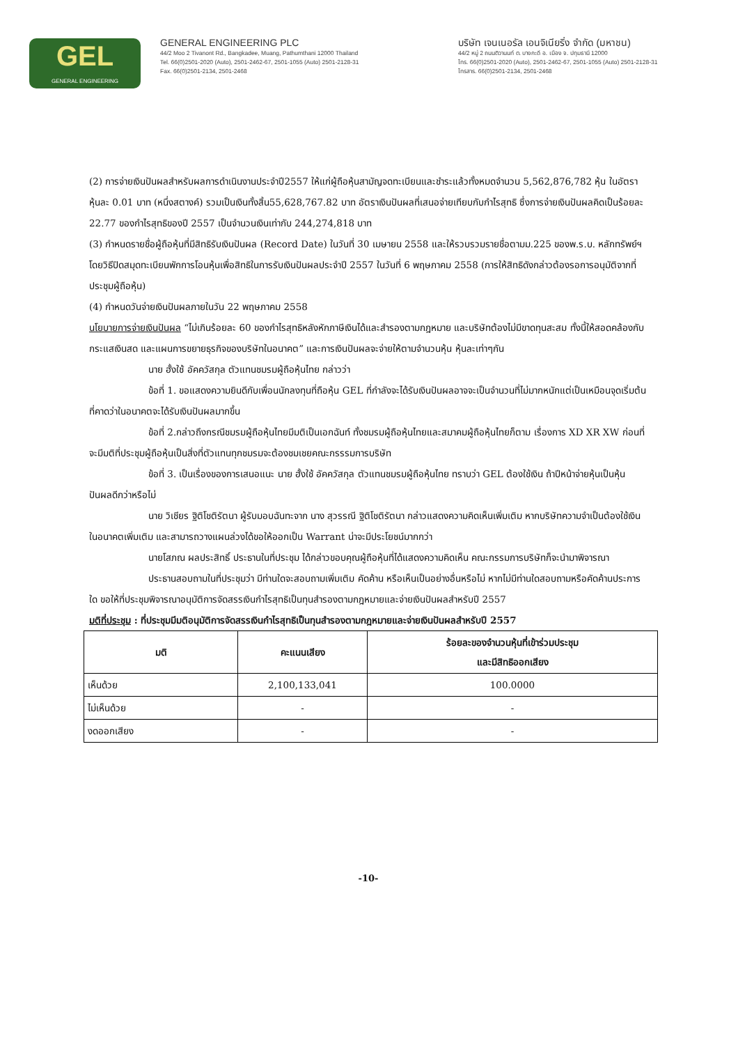GEL
GENERAL ENGINEERING
GENERAL ENGINEERING PLC
44/2 Moo 2 Tivanont Rd., Bangkadee, Muang, Pathumthani 12000 Thailand
Tel. 66(0)2501-2020 (Auto), 2501-2462-67, 2501-1055 (Auto) 2501-2128-31
Fax. 66(0)2501-2134, 2501-2468
บริษัท เจนเนอรัล เอนจิเนียริ่ง จำกัด (มหาชน)
44/2 หมู่ 2 ถนนติวานนท์ ต. บางกะดี อ. เมือง จ. ปทุมธานี 12000
โทร. 66(0)2501-2020 (Auto), 2501-2462-67, 2501-1055 (Auto) 2501-2128-31
โทรสาร. 66(0)2501-2134, 2501-2468
(2) การจ่ายเงินปันผลสำหรับผลการดำเนินงานประจำปี2557 ให้แก่ผู้ถือหุ้นสามัญจดทะเบียนและชำระแล้วทั้งหมดจำนวน 5,562,876,782 หุ้น ในอัตราหุ้นละ 0.01 บาท (หนึ่งสตางค์) รวมเป็นเงินทั้งสิ้น55,628,767.82 บาท อัตราเงินปันผลที่เสนอจ่ายเทียบกับกำไรสุทธิ ซึ่งการจ่ายเงินปันผลคิดเป็นร้อยละ 22.77 ของกำไรสุทธิของปี 2557 เป็นจำนวนเงินเท่ากับ 244,274,818 บาท
(3) กำหนดรายชื่อผู้ถือหุ้นที่มีสิทธิรับเงินปันผล (Record Date) ในวันที่ 30 เมษายน 2558 และให้รวบรวมรายชื่อตามม.225 ของพ.ร.บ. หลักทรัพย์ฯ โดยวิธีปิดสมุดทะเบียนพักการโอนหุ้นเพื่อสิทธิในการรับเงินปันผลประจำปี 2557 ในวันที่ 6 พฤษภาคม 2558 (การให้สิทธิดังกล่าวต้องรอการอนุมัติจากที่ประชุมผู้ถือหุ้น)
(4) กำหนดวันจ่ายเงินปันผลภายในวัน 22 พฤษภาคม 2558
นโยบายการจ่ายเงินปันผล “ไม่เกินร้อยละ 60 ของกำไรสุทธิหลังหักภาษีเงินได้และสำรองตามกฎหมาย และบริษัทต้องไม่มีขาดทุนสะสม ทั้งนี้ให้สอดคล้องกับกระแสเงินสด และแผนการขยายธุรกิจของบริษัทในอนาคต” และการเงินปันผลจะจ่ายให้ตามจำนวนหุ้น หุ้นละเท่าๆกัน
นาย ฮั้งใช้ อัคควัสกุล ตัวแทนชมรมผู้ถือหุ้นไทย กล่าวว่า
ข้อที่ 1. ขอแสดงความยินดีกับเพื่อนนักลงทุนที่ถือหุ้น GEL ที่กำลังจะได้รับเงินปันผลอาจจะเป็นจำนวนที่ไม่มากหนักแต่เป็นเหมือนจุดเริ่มต้นที่คาดว่าในอนาคตจะได้รับเงินปันผลมากขึ้น
ข้อที่ 2.กล่าวถึงกรณีชมรมผู้ถือหุ้นไทยมีมติเป็นเอกฉันท์ ทั้งชมรมผู้ถือหุ้นไทยและสมาคมผู้ถือหุ้นไทยก็ตาม เรื่องการ XD XR XW ก่อนที่จะมีมติที่ประชุมผู้ถือหุ้นเป็นสิ่งที่ตัวแทนทุกชมรมจะต้องชมเชยคณะกรรรมการบริษัท
ข้อที่ 3. เป็นเรื่องของการเสนอแนะ นาย ฮั้งใช้ อัคควัสกุล ตัวแทนชมรมผู้ถือหุ้นไทย ทราบว่า GEL ต้องใช้เงิน ถ้าปีหน้าจ่ายหุ้นเป็นหุ้นปันผลดีกว่าหรือไม่
นาย วิเชียร ฐิติโชติรัตนา ผู้รับมอบฉันทะจาก นาง สุวรรณี ฐิติโชติรัตนา กล่าวแสดงความคิดเห็นเพิ่มเติม หากบริษัทความจำเป็นต้องใช้เงินในอนาคตเพิ่มเติม และสามารถวางแผนล่วงได้ขอให้ออกเป็น Warrant น่าจะมีประโยชน์มากกว่า
นายโสภณ ผลประสิทธิ์ ประธานในที่ประชุม ได้กล่าวขอบคุณผู้ถือหุ้นที่ได้แสดงความคิดเห็น คณะกรรมการบริษัทก็จะนำมาพิจารณา
ประธานสอบถามในที่ประชุมว่า มีท่านใดจะสอบถามเพิ่มเติม คัดค้าน หรือเห็นเป็นอย่างอื่นหรือไม่ หากไม่มีท่านใดสอบถามหรือคัดค้านประการใด ขอให้ที่ประชุมพิจารณาอนุมัติการจัดสรรเงินกำไรสุทธิเป็นทุนสำรองตามกฎหมายและจ่ายเงินปันผลสำหรับปี 2557
มติที่ประชุม : ที่ประชุมมีมติอนุมัติการจัดสรรเงินกำไรสุทธิเป็นทุนสำรองตามกฎหมายและจ่ายเงินปันผลสำหรับปี 2557
| มติ | คะแนนเสียง | ร้อยละของจำนวนหุ้นที่เข้าร่วมประชุม และมีสิทธิออกเสียง |
| --- | --- | --- |
| เห็นด้วย | 2,100,133,041 | 100.0000 |
| ไม่เห็นด้วย | - | - |
| งดออกเสียง | - | - |
-10-